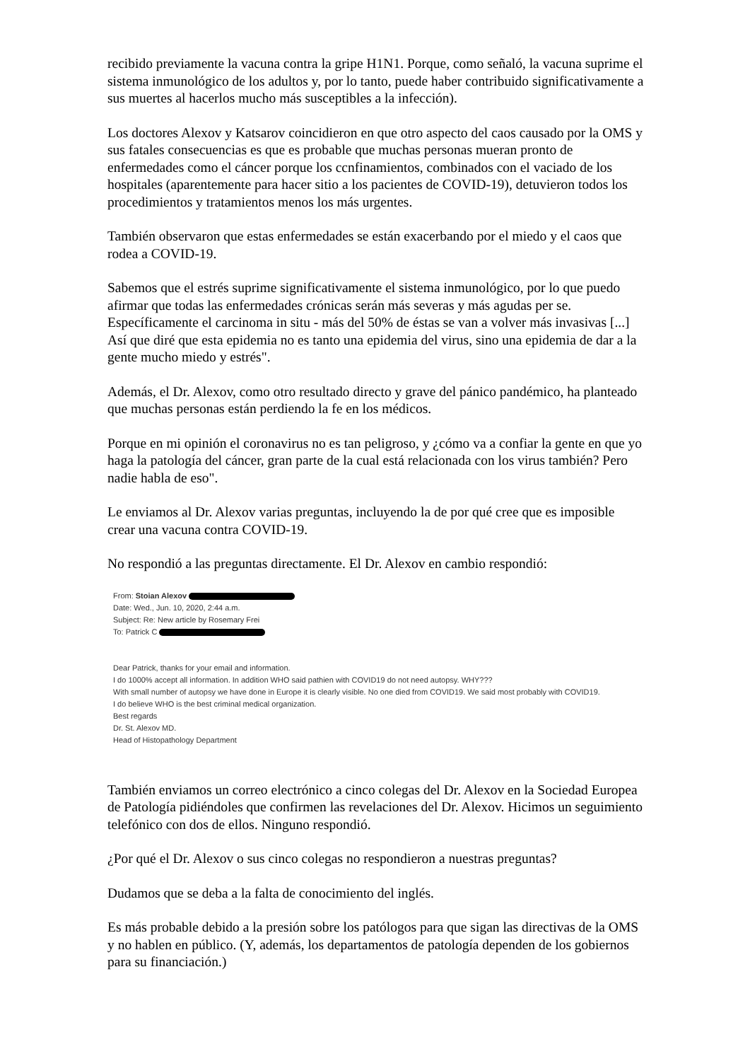recibido previamente la vacuna contra la gripe H1N1. Porque, como señaló, la vacuna suprime el sistema inmunológico de los adultos y, por lo tanto, puede haber contribuido significativamente a sus muertes al hacerlos mucho más susceptibles a la infección).
Los doctores Alexov y Katsarov coincidieron en que otro aspecto del caos causado por la OMS y sus fatales consecuencias es que es probable que muchas personas mueran pronto de enfermedades como el cáncer porque los ccnfinamientos, combinados con el vaciado de los hospitales (aparentemente para hacer sitio a los pacientes de COVID-19), detuvieron todos los procedimientos y tratamientos menos los más urgentes.
También observaron que estas enfermedades se están exacerbando por el miedo y el caos que rodea a COVID-19.
Sabemos que el estrés suprime significativamente el sistema inmunológico, por lo que puedo afirmar que todas las enfermedades crónicas serán más severas y más agudas per se. Específicamente el carcinoma in situ - más del 50% de éstas se van a volver más invasivas [...] Así que diré que esta epidemia no es tanto una epidemia del virus, sino una epidemia de dar a la gente mucho miedo y estrés".
Además, el Dr. Alexov, como otro resultado directo y grave del pánico pandémico, ha planteado que muchas personas están perdiendo la fe en los médicos.
Porque en mi opinión el coronavirus no es tan peligroso, y ¿cómo va a confiar la gente en que yo haga la patología del cáncer, gran parte de la cual está relacionada con los virus también? Pero nadie habla de eso".
Le enviamos al Dr. Alexov varias preguntas, incluyendo la de por qué cree que es imposible crear una vacuna contra COVID-19.
No respondió a las preguntas directamente. El Dr. Alexov en cambio respondió:
From: Stoian Alexov
Date: Wed., Jun. 10, 2020, 2:44 a.m.
Subject: Re: New article by Rosemary Frei
To: Patrick C
Dear Patrick, thanks for your email and information.
I do 1000% accept all information. In addition WHO said pathien with COVID19 do not need autopsy. WHY???
With small number of autopsy we have done in Europe it is clearly visible. No one died from COVID19. We said most probably with COVID19.
I do believe WHO is the best criminal medical organization.
Best regards
Dr. St. Alexov MD.
Head of Histopathology Department
También enviamos un correo electrónico a cinco colegas del Dr. Alexov en la Sociedad Europea de Patología pidiéndoles que confirmen las revelaciones del Dr. Alexov. Hicimos un seguimiento telefónico con dos de ellos. Ninguno respondió.
¿Por qué el Dr. Alexov o sus cinco colegas no respondieron a nuestras preguntas?
Dudamos que se deba a la falta de conocimiento del inglés.
Es más probable debido a la presión sobre los patólogos para que sigan las directivas de la OMS y no hablen en público. (Y, además, los departamentos de patología dependen de los gobiernos para su financiación.)